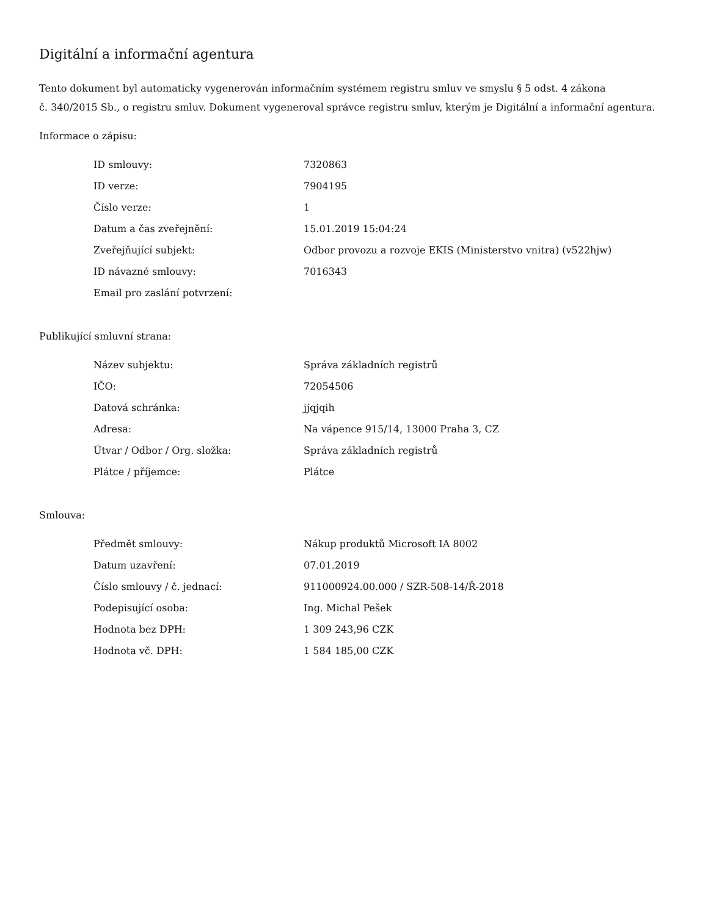Digitální a informační agentura
Tento dokument byl automaticky vygenerován informačním systémem registru smluv ve smyslu § 5 odst. 4 zákona
č. 340/2015 Sb., o registru smluv. Dokument vygeneroval správce registru smluv, kterým je Digitální a informační agentura.
Informace o zápisu:
| ID smlouvy: | 7320863 |
| ID verze: | 7904195 |
| Číslo verze: | 1 |
| Datum a čas zveřejnění: | 15.01.2019 15:04:24 |
| Zveřejňující subjekt: | Odbor provozu a rozvoje EKIS (Ministerstvo vnitra) (v522hjw) |
| ID návazné smlouvy: | 7016343 |
| Email pro zaslání potvrzení: | |
Publikující smluvní strana:
| Název subjektu: | Správa základních registrů |
| IČO: | 72054506 |
| Datová schránka: | jjqjqih |
| Adresa: | Na vápence 915/14, 13000 Praha 3, CZ |
| Útvar / Odbor / Org. složka: | Správa základních registrů |
| Plátce / příjemce: | Plátce |
Smlouva:
| Předmět smlouvy: | Nákup produktů Microsoft IA 8002 |
| Datum uzavření: | 07.01.2019 |
| Číslo smlouvy / č. jednací: | 911000924.00.000 / SZR-508-14/Ř-2018 |
| Podepisující osoba: | Ing. Michal Pešek |
| Hodnota bez DPH: | 1 309 243,96 CZK |
| Hodnota vč. DPH: | 1 584 185,00 CZK |